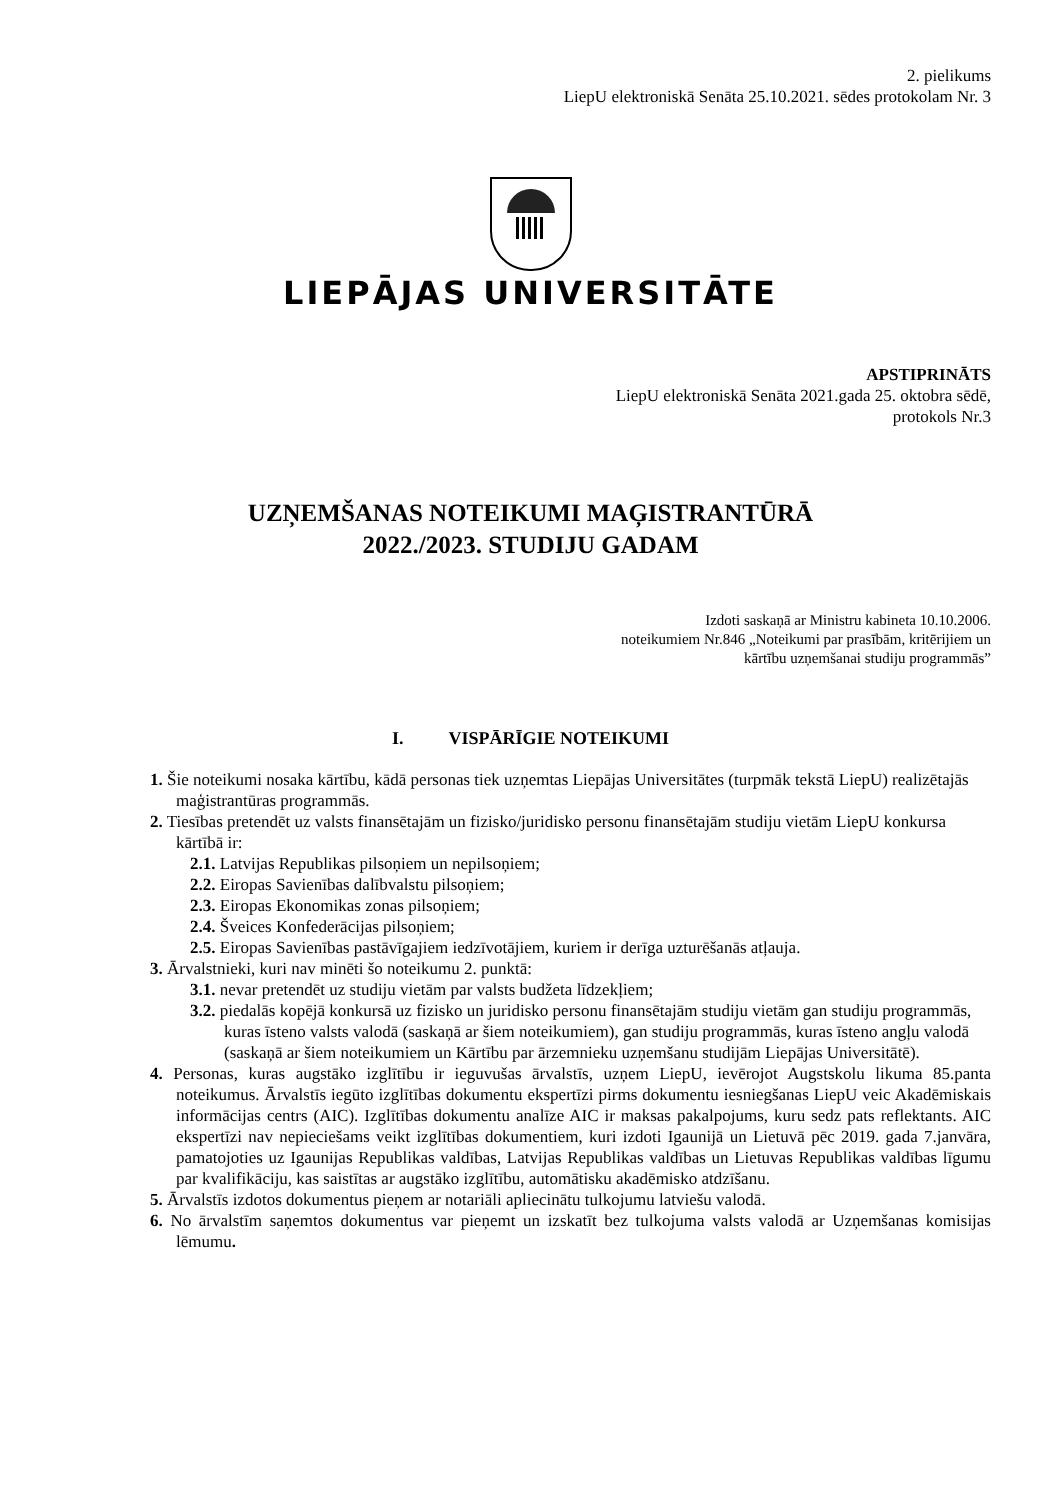2. pielikums
LiepU elektroniskā Senāta 25.10.2021. sēdes protokolam Nr. 3
LIEPĀJAS UNIVERSITĀTE
APSTIPRINĀTS
LiepU elektroniskā Senāta 2021.gada 25. oktobra sēdē,
protokols Nr.3
UZŅEMŠANAS NOTEIKUMI MAĢISTRANTŪRĀ
2022./2023. STUDIJU GADAM
Izdoti saskaņā ar Ministru kabineta 10.10.2006.
noteikumiem Nr.846 „Noteikumi par prasībām, kritērijiem un
kārtību uzņemšanai studiju programmās”
I. VISPĀRĪGIE NOTEIKUMI
1. Šie noteikumi nosaka kārtību, kādā personas tiek uzņemtas Liepājas Universitātes (turpmāk tekstā LiepU) realizētajās maģistrantūras programmās.
2. Tiesības pretendēt uz valsts finansētajām un fizisko/juridisko personu finansētajām studiju vietām LiepU konkursa kārtībā ir:
2.1. Latvijas Republikas pilsoņiem un nepilsoņiem;
2.2. Eiropas Savienības dalībvalstu pilsoņiem;
2.3. Eiropas Ekonomikas zonas pilsoņiem;
2.4. Šveices Konfederācijas pilsoņiem;
2.5. Eiropas Savienības pastāvīgajiem iedzīvotājiem, kuriem ir derīga uzturēšanās atļauja.
3. Ārvalstnieki, kuri nav minēti šo noteikumu 2. punktā:
3.1. nevar pretendēt uz studiju vietām par valsts budžeta līdzekļiem;
3.2. piedalās kopējā konkursā uz fizisko un juridisko personu finansētajām studiju vietām gan studiju programmās, kuras īsteno valsts valodā (saskaņā ar šiem noteikumiem), gan studiju programmās, kuras īsteno angļu valodā (saskaņā ar šiem noteikumiem un Kārtību par ārzemnieku uzņemšanu studijām Liepājas Universitātē).
4. Personas, kuras augstāko izglītību ir ieguvušas ārvalstīs, uzņem LiepU, ievērojot Augstskolu likuma 85.panta noteikumus. Ārvalstīs iegūto izglītības dokumentu ekspertīzi pirms dokumentu iesniegšanas LiepU veic Akadēmiskais informācijas centrs (AIC). Izglītības dokumentu analīze AIC ir maksas pakalpojums, kuru sedz pats reflektants. AIC ekspertīzi nav nepieciešams veikt izglītības dokumentiem, kuri izdoti Igaunijā un Lietuvā pēc 2019. gada 7.janvāra, pamatojoties uz Igaunijas Republikas valdības, Latvijas Republikas valdības un Lietuvas Republikas valdības līgumu par kvalifikāciju, kas saistītas ar augstāko izglītību, automātisku akadēmisko atdzīšanu.
5. Ārvalstīs izdotos dokumentus pieņem ar notariāli apliecinātu tulkojumu latviešu valodā.
6. No ārvalstīm saņemtos dokumentus var pieņemt un izskatīt bez tulkojuma valsts valodā ar Uzņemšanas komisijas lēmumu.